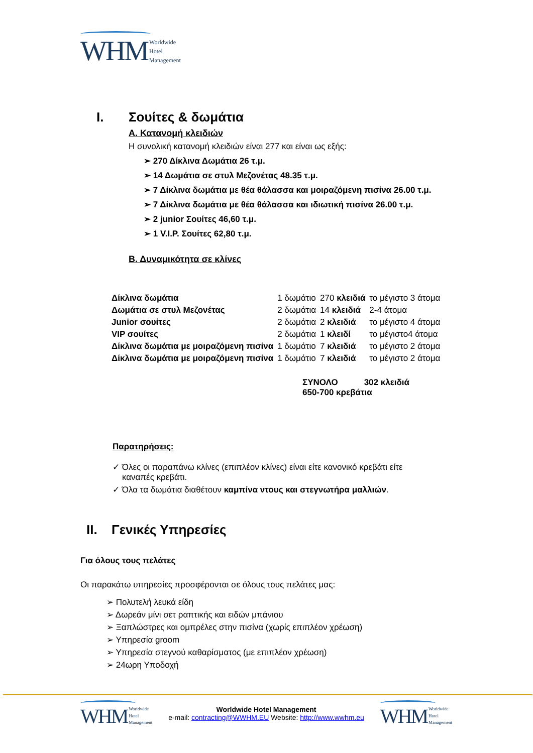WHM Worldwide
Hotel
Management
I. Σουίτες & δωμάτια
Α. Κατανομή κλειδιών
Η συνολική κατανομή κλειδιών είναι 277 και είναι ως εξής:
➢ 270 Δίκλινα Δωμάτια 26 τ.μ.
➢ 14 Δωμάτια σε στυλ Μεζονέτας 48.35 τ.μ.
➢ 7 Δίκλινα δωμάτια με θέα θάλασσα και μοιραζόμενη πισίνα 26.00 τ.μ.
➢ 7 Δίκλινα δωμάτια με θέα θάλασσα και ιδιωτική πισίνα 26.00 τ.μ.
➢ 2 junior Σουίτες 46,60 τ.μ.
➢ 1 V.I.P. Σουίτες 62,80 τ.μ.
Β. Δυναμικότητα σε κλίνες
| Δίκλινα δωμάτια | 1 δωμάτιο | 270 κλειδιά | το μέγιστο 3 άτομα |
| Δωμάτια σε στυλ Μεζονέτας | 2 δωμάτια | 14 κλειδιά | 2-4 άτομα |
| Junior σουίτες | 2 δωμάτια | 2 κλειδιά | το μέγιστο 4 άτομα |
| VIP σουίτες | 2 δωμάτια | 1 κλειδί | το μέγιστο4 άτομα |
| Δίκλινα δωμάτια με μοιραζόμενη πισίνα | 1 δωμάτιο | 7 κλειδιά | το μέγιστο 2 άτομα |
| Δίκλινα δωμάτια με μοιραζόμενη πισίνα | 1 δωμάτιο | 7 κλειδιά | το μέγιστο 2 άτομα |
ΣΥΝΟΛΟ 302 κλειδιά
650-700 κρεβάτια
Παρατηρήσεις:
✓ Όλες οι παραπάνω κλίνες (επιπλέον κλίνες) είναι είτε κανονικό κρεβάτι είτε
καναπές κρεβάτι.
✓ Όλα τα δωμάτια διαθέτουν καμπίνα ντους και στεγνωτήρα μαλλιών.
II. Γενικές Υπηρεσίες
Για όλους τους πελάτες
Οι παρακάτω υπηρεσίες προσφέρονται σε όλους τους πελάτες μας:
➢ Πολυτελή λευκά είδη
➢ Δωρεάν μίνι σετ ραπτικής και ειδών μπάνιου
➢ Ξαπλώστρες και ομπρέλες στην πισίνα (χωρίς επιπλέον χρέωση)
➢ Υπηρεσία groom
➢ Υπηρεσία στεγνού καθαρίσματος (με επιπλέον χρέωση)
➢ 24ωρη Υποδοχή
WHM Worldwide
Hotel
Management
Worldwide Hotel Management
e-mail: contracting@WWHM.EU Website: http://www.wwhm.eu
WHM Worldwide
Hotel
Management